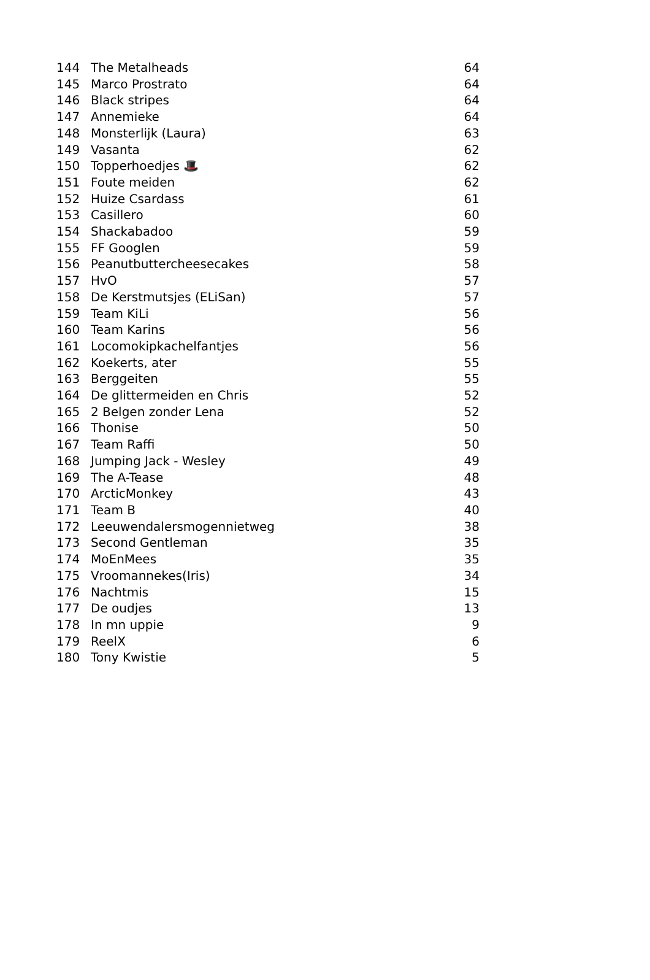| 144 | The Metalheads | 64 |
| 145 | Marco Prostrato | 64 |
| 146 | Black stripes | 64 |
| 147 | Annemieke | 64 |
| 148 | Monsterlijk (Laura) | 63 |
| 149 | Vasanta | 62 |
| 150 | Topperhoedjes 🎩 | 62 |
| 151 | Foute meiden | 62 |
| 152 | Huize Csardass | 61 |
| 153 | Casillero | 60 |
| 154 | Shackabadoo | 59 |
| 155 | FF Googlen | 59 |
| 156 | Peanutbuttercheesecakes | 58 |
| 157 | HvO | 57 |
| 158 | De Kerstmutsjes (ELiSan) | 57 |
| 159 | Team KiLi | 56 |
| 160 | Team Karins | 56 |
| 161 | Locomokipkachelfantjes | 56 |
| 162 | Koekerts, ater | 55 |
| 163 | Berggeiten | 55 |
| 164 | De glittermeiden en Chris | 52 |
| 165 | 2 Belgen zonder Lena | 52 |
| 166 | Thonise | 50 |
| 167 | Team Raffi | 50 |
| 168 | Jumping Jack - Wesley | 49 |
| 169 | The A-Tease | 48 |
| 170 | ArcticMonkey | 43 |
| 171 | Team B | 40 |
| 172 | Leeuwendalersmogennietweg | 38 |
| 173 | Second Gentleman | 35 |
| 174 | MoEnMees | 35 |
| 175 | Vroomannekes(Iris) | 34 |
| 176 | Nachtmis | 15 |
| 177 | De oudjes | 13 |
| 178 | In mn uppie | 9 |
| 179 | ReelX | 6 |
| 180 | Tony Kwistie | 5 |